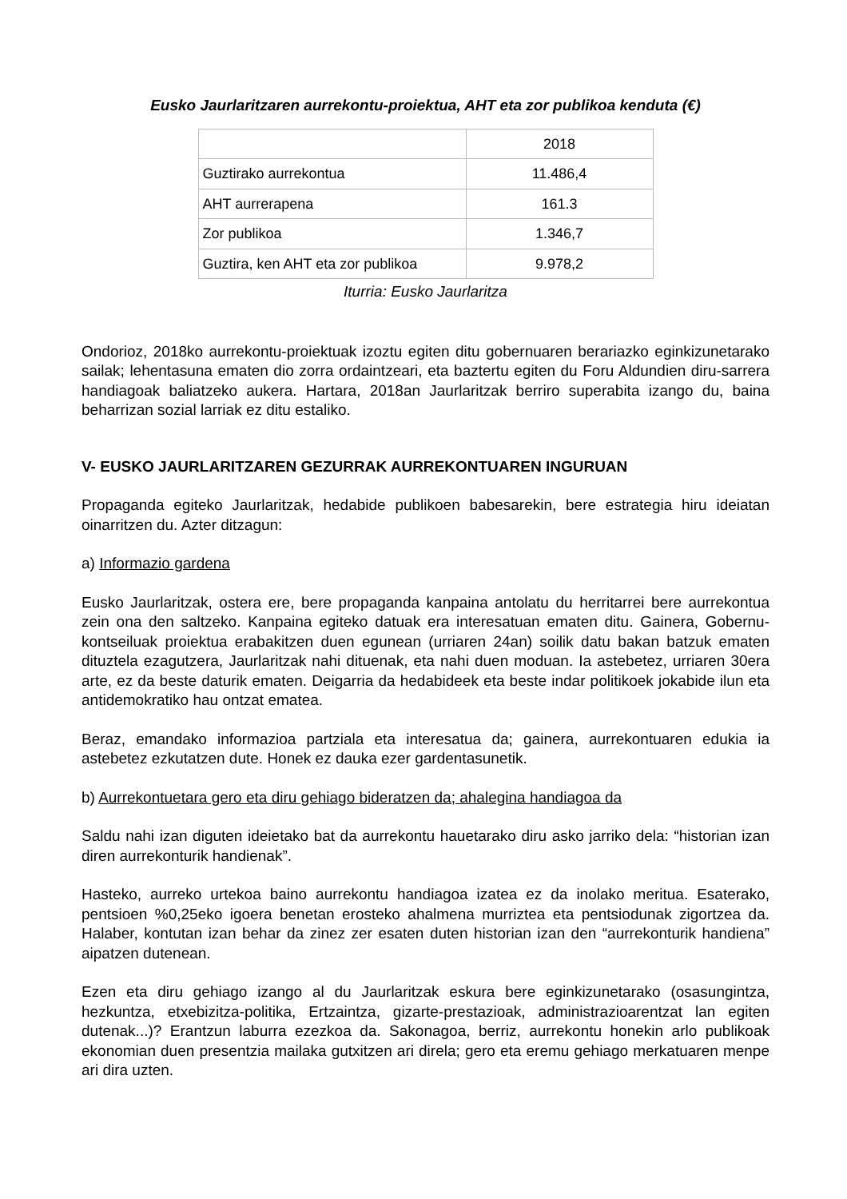Eusko Jaurlaritzaren aurrekontu-proiektua, AHT eta zor publikoa kenduta (€)
| | 2018 |
| Guztirako aurrekontua | 11.486,4 |
| AHT aurrerapena | 161.3 |
| Zor publikoa | 1.346,7 |
| Guztira, ken AHT eta zor publikoa | 9.978,2 |
Iturria: Eusko Jaurlaritza
Ondorioz, 2018ko aurrekontu-proiektuak izoztu egiten ditu gobernuaren berariazko eginkizunetarako sailak; lehentasuna ematen dio zorra ordaintzeari, eta baztertu egiten du Foru Aldundien diru-sarrera handiagoak baliatzeko aukera. Hartara, 2018an Jaurlaritzak berriro superabita izango du, baina beharrizan sozial larriak ez ditu estaliko.
V- EUSKO JAURLARITZAREN GEZURRAK AURREKONTUAREN INGURUAN
Propaganda egiteko Jaurlaritzak, hedabide publikoen babesarekin, bere estrategia hiru ideiatan oinarritzen du. Azter ditzagun:
a) Informazio gardena
Eusko Jaurlaritzak, ostera ere, bere propaganda kanpaina antolatu du herritarrei bere aurrekontua zein ona den saltzeko. Kanpaina egiteko datuak era interesatuan ematen ditu. Gainera, Gobernu-kontseiluak proiektua erabakitzen duen egunean (urriaren 24an) soilik datu bakan batzuk ematen dituztela ezagutzera, Jaurlaritzak nahi dituenak, eta nahi duen moduan. Ia astebetez, urriaren 30era arte, ez da beste daturik ematen. Deigarria da hedabideek eta beste indar politikoek jokabide ilun eta antidemokratiko hau ontzat ematea.
Beraz, emandako informazioa partziala eta interesatua da; gainera, aurrekontuaren edukia ia astebetez ezkutatzen dute. Honek ez dauka ezer gardentasunetik.
b) Aurrekontuetara gero eta diru gehiago bideratzen da; ahalegina handiagoa da
Saldu nahi izan diguten ideietako bat da aurrekontu hauetarako diru asko jarriko dela: “historian izan diren aurrekonturik handienak”.
Hasteko, aurreko urtekoa baino aurrekontu handiagoa izatea ez da inolako meritua. Esaterako, pentsioen %0,25eko igoera benetan erosteko ahalmena murriztea eta pentsiodunak zigortzea da. Halaber, kontutan izan behar da zinez zer esaten duten historian izan den “aurrekonturik handiena” aipatzen dutenean.
Ezen eta diru gehiago izango al du Jaurlaritzak eskura bere eginkizunetarako (osasungintza, hezkuntza, etxebizitza-politika, Ertzaintza, gizarte-prestazioak, administrazioarentzat lan egiten dutenak...)? Erantzun laburra ezezkoa da. Sakonagoa, berriz, aurrekontu honekin arlo publikoak ekonomian duen presentzia mailaka gutxitzen ari direla; gero eta eremu gehiago merkatuaren menpe ari dira uzten.